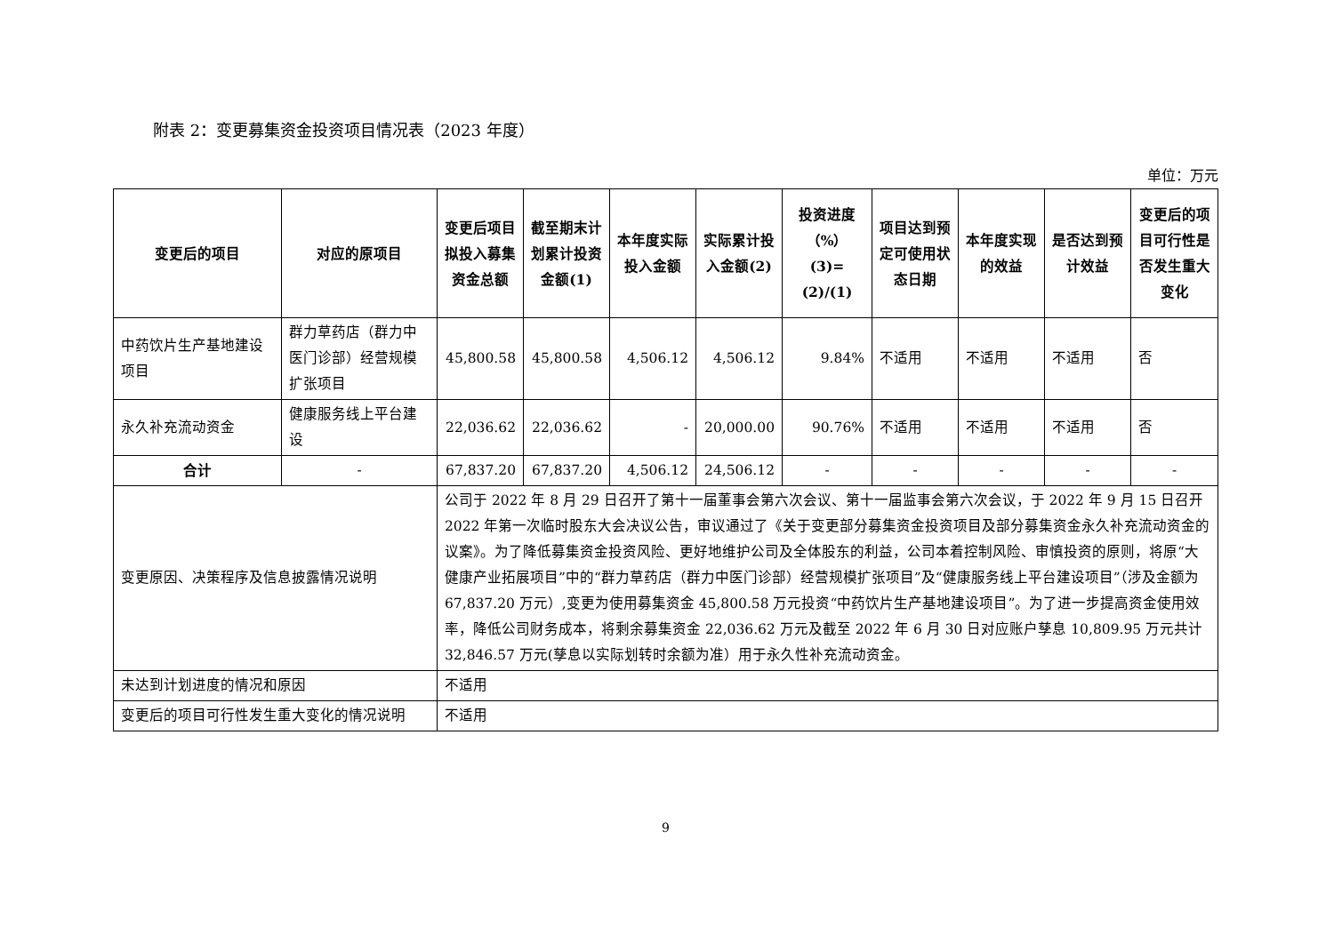附表 2：变更募集资金投资项目情况表（2023 年度）
单位：万元
| 变更后的项目 | 对应的原项目 | 变更后项目拟投入募集资金总额 | 截至期末计划累计投资金额(1) | 本年度实际投入金额 | 实际累计投入金额(2) | 投资进度（%）(3)=(2)/(1) | 项目达到预定可使用状态日期 | 本年度实现的效益 | 是否达到预计效益 | 变更后的项目可行性是否发生重大变化 |
| --- | --- | --- | --- | --- | --- | --- | --- | --- | --- | --- |
| 中药饮片生产基地建设项目 | 群力草药店（群力中医门诊部）经营规模扩张项目 | 45,800.58 | 45,800.58 | 4,506.12 | 4,506.12 | 9.84% | 不适用 | 不适用 | 不适用 | 否 |
| 永久补充流动资金 | 健康服务线上平台建设 | 22,036.62 | 22,036.62 | - | 20,000.00 | 90.76% | 不适用 | 不适用 | 不适用 | 否 |
| 合计 | - | 67,837.20 | 67,837.20 | 4,506.12 | 24,506.12 | - | - | - | - | - |
| 变更原因、决策程序及信息披露情况说明 | | 公司于 2022 年 8 月 29 日召开了第十一届董事会第六次会议、第十一届监事会第六次会议，于 2022 年 9 月 15 日召开 2022 年第一次临时股东大会决议公告，审议通过了《关于变更部分募集资金投资项目及部分募集资金永久补充流动资金的议案》。为了降低募集资金投资风险、更好地维护公司及全体股东的利益，公司本着控制风险、审慎投资的原则，将原“大健康产业拓展项目”中的“群力草药店（群力中医门诊部）经营规模扩张项目”及“健康服务线上平台建设项目”（涉及金额为 67,837.20 万元）,变更为使用募集资金 45,800.58 万元投资“中药饮片生产基地建设项目”。为了进一步提高资金使用效率，降低公司财务成本，将剩余募集资金 22,036.62 万元及截至 2022 年 6 月 30 日对应账户孳息 10,809.95 万元共计 32,846.57 万元(孳息以实际划转时余额为准）用于永久性补充流动资金。 | | | | | | | | |
| 未达到计划进度的情况和原因 | | 不适用 | | | | | | | | |
| 变更后的项目可行性发生重大变化的情况说明 | | 不适用 | | | | | | | | |
9